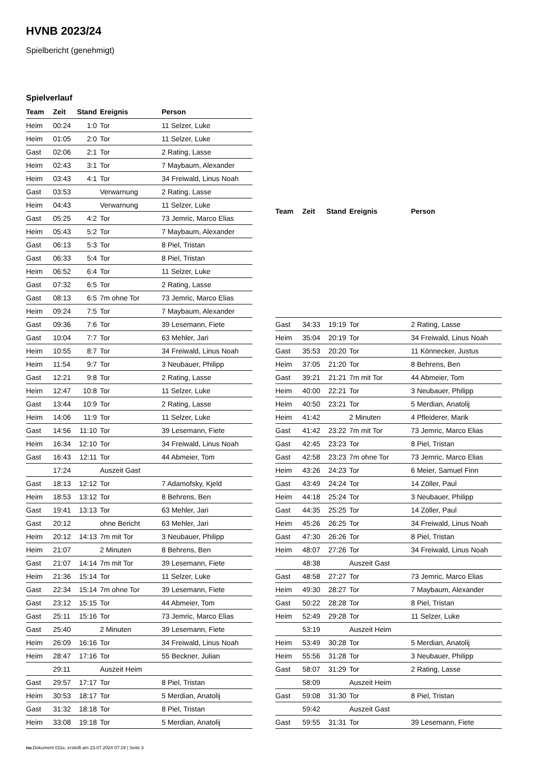HVNB 2023/24
Spielbericht (genehmigt)
Spielverlauf
| Team | Zeit | Stand | Ereignis | Person |
| --- | --- | --- | --- | --- |
| Heim | 00:24 | 1:0 | Tor | 11 Selzer, Luke |
| Heim | 01:05 | 2:0 | Tor | 11 Selzer, Luke |
| Gast | 02:06 | 2:1 | Tor | 2 Rating, Lasse |
| Heim | 02:43 | 3:1 | Tor | 7 Maybaum, Alexander |
| Heim | 03:43 | 4:1 | Tor | 34 Freiwald, Linus Noah |
| Gast | 03:53 | | Verwarnung | 2 Rating, Lasse |
| Heim | 04:43 | | Verwarnung | 11 Selzer, Luke |
| Gast | 05:25 | 4:2 | Tor | 73 Jemric, Marco Elias |
| Heim | 05:43 | 5:2 | Tor | 7 Maybaum, Alexander |
| Gast | 06:13 | 5:3 | Tor | 8 Piel, Tristan |
| Gast | 06:33 | 5:4 | Tor | 8 Piel, Tristan |
| Heim | 06:52 | 6:4 | Tor | 11 Selzer, Luke |
| Gast | 07:32 | 6:5 | Tor | 2 Rating, Lasse |
| Gast | 08:13 | 6:5 | 7m ohne Tor | 73 Jemric, Marco Elias |
| Heim | 09:24 | 7:5 | Tor | 7 Maybaum, Alexander |
| Gast | 09:36 | 7:6 | Tor | 39 Lesemann, Fiete |
| Gast | 10:04 | 7:7 | Tor | 63 Mehler, Jari |
| Heim | 10:55 | 8:7 | Tor | 34 Freiwald, Linus Noah |
| Heim | 11:54 | 9:7 | Tor | 3 Neubauer, Philipp |
| Gast | 12:21 | 9:8 | Tor | 2 Rating, Lasse |
| Heim | 12:47 | 10:8 | Tor | 11 Selzer, Luke |
| Gast | 13:44 | 10:9 | Tor | 2 Rating, Lasse |
| Heim | 14:06 | 11:9 | Tor | 11 Selzer, Luke |
| Gast | 14:56 | 11:10 | Tor | 39 Lesemann, Fiete |
| Heim | 16:34 | 12:10 | Tor | 34 Freiwald, Linus Noah |
| Gast | 16:43 | 12:11 | Tor | 44 Abmeier, Tom |
| | 17:24 | | Auszeit Gast | |
| Gast | 18:13 | 12:12 | Tor | 7 Adamofsky, Kjeld |
| Heim | 18:53 | 13:12 | Tor | 8 Behrens, Ben |
| Gast | 19:41 | 13:13 | Tor | 63 Mehler, Jari |
| Gast | 20:12 | | ohne Bericht | 63 Mehler, Jari |
| Heim | 20:12 | 14:13 | 7m mit Tor | 3 Neubauer, Philipp |
| Heim | 21:07 | | 2 Minuten | 8 Behrens, Ben |
| Gast | 21:07 | 14:14 | 7m mit Tor | 39 Lesemann, Fiete |
| Heim | 21:36 | 15:14 | Tor | 11 Selzer, Luke |
| Gast | 22:34 | 15:14 | 7m ohne Tor | 39 Lesemann, Fiete |
| Gast | 23:12 | 15:15 | Tor | 44 Abmeier, Tom |
| Gast | 25:11 | 15:16 | Tor | 73 Jemric, Marco Elias |
| Gast | 25:40 | | 2 Minuten | 39 Lesemann, Fiete |
| Heim | 26:09 | 16:16 | Tor | 34 Freiwald, Linus Noah |
| Heim | 28:47 | 17:16 | Tor | 55 Beckner, Julian |
| | 29:11 | | Auszeit Heim | |
| Gast | 29:57 | 17:17 | Tor | 8 Piel, Tristan |
| Heim | 30:53 | 18:17 | Tor | 5 Merdian, Anatolij |
| Gast | 31:32 | 18:18 | Tor | 8 Piel, Tristan |
| Heim | 33:08 | 19:18 | Tor | 5 Merdian, Anatolij |
| Team | Zeit | Stand | Ereignis | Person |
| --- | --- | --- | --- | --- |
| Gast | 34:33 | 19:19 | Tor | 2 Rating, Lasse |
| Heim | 35:04 | 20:19 | Tor | 34 Freiwald, Linus Noah |
| Gast | 35:53 | 20:20 | Tor | 11 Könnecker, Justus |
| Heim | 37:05 | 21:20 | Tor | 8 Behrens, Ben |
| Gast | 39:21 | 21:21 | 7m mit Tor | 44 Abmeier, Tom |
| Heim | 40:00 | 22:21 | Tor | 3 Neubauer, Philipp |
| Heim | 40:50 | 23:21 | Tor | 5 Merdian, Anatolij |
| Heim | 41:42 | | 2 Minuten | 4 Pfleiderer, Marik |
| Gast | 41:42 | 23:22 | 7m mit Tor | 73 Jemric, Marco Elias |
| Gast | 42:45 | 23:23 | Tor | 8 Piel, Tristan |
| Gast | 42:58 | 23:23 | 7m ohne Tor | 73 Jemric, Marco Elias |
| Heim | 43:26 | 24:23 | Tor | 6 Meier, Samuel Finn |
| Gast | 43:49 | 24:24 | Tor | 14 Zöller, Paul |
| Heim | 44:18 | 25:24 | Tor | 3 Neubauer, Philipp |
| Gast | 44:35 | 25:25 | Tor | 14 Zöller, Paul |
| Heim | 45:26 | 26:25 | Tor | 34 Freiwald, Linus Noah |
| Gast | 47:30 | 26:26 | Tor | 8 Piel, Tristan |
| Heim | 48:07 | 27:26 | Tor | 34 Freiwald, Linus Noah |
| | 48:38 | | Auszeit Gast | |
| Gast | 48:58 | 27:27 | Tor | 73 Jemric, Marco Elias |
| Heim | 49:30 | 28:27 | Tor | 7 Maybaum, Alexander |
| Gast | 50:22 | 28:28 | Tor | 8 Piel, Tristan |
| Heim | 52:49 | 29:28 | Tor | 11 Selzer, Luke |
| | 53:19 | | Auszeit Heim | |
| Heim | 53:49 | 30:28 | Tor | 5 Merdian, Anatolij |
| Heim | 55:56 | 31:28 | Tor | 3 Neubauer, Philipp |
| Gast | 58:07 | 31:29 | Tor | 2 Rating, Lasse |
| | 58:09 | | Auszeit Heim | |
| Gast | 59:08 | 31:30 | Tor | 8 Piel, Tristan |
| | 59:42 | | Auszeit Gast | |
| Gast | 59:55 | 31:31 | Tor | 39 Lesemann, Fiete |
nu.Dokument 011e, erstellt am 23.07.2024 07:19 | Seite 3